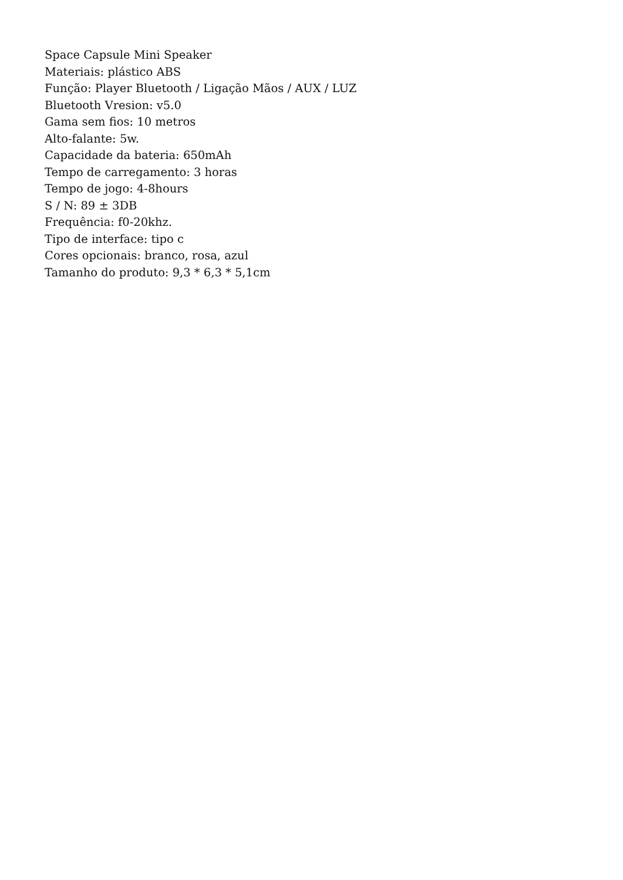Space Capsule Mini Speaker
Materiais: plástico ABS
Função: Player Bluetooth / Ligação Mãos / AUX / LUZ
Bluetooth Vresion: v5.0
Gama sem fios: 10 metros
Alto-falante: 5w.
Capacidade da bateria: 650mAh
Tempo de carregamento: 3 horas
Tempo de jogo: 4-8hours
S / N: 89 ± 3DB
Frequência: f0-20khz.
Tipo de interface: tipo c
Cores opcionais: branco, rosa, azul
Tamanho do produto: 9,3 * 6,3 * 5,1cm